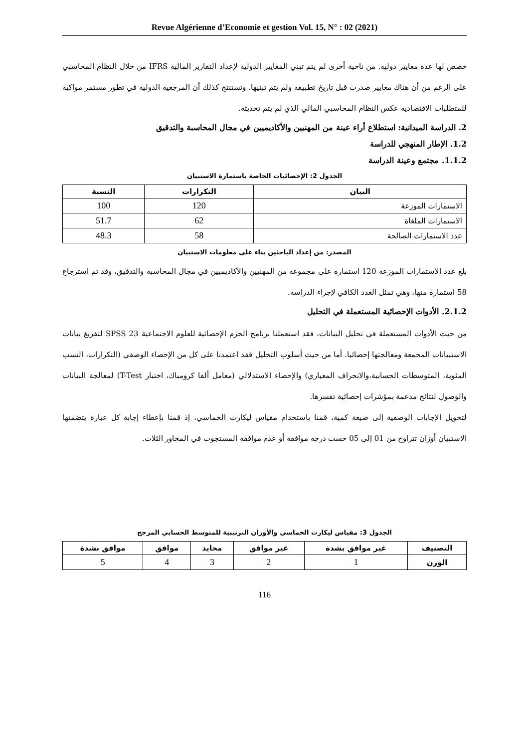Revue Algérienne d’Economie et gestion Vol. 15, N° : 02 (2021)
خصص لها عدة معايير دولية. من ناحية أخرى لم يتم تبني المعايير الدولية لإعداد التقارير المالية IFRS من خلال النظام المحاسبي على الرغم من أن هناك معايير صدرت قبل تاريخ تطبيقه ولم يتم تبنيها. ونستنتج كذلك أن المرجعية الدولية في تطور مستمر مواكبة للمتطلبات الاقتصادية عكس النظام المحاسبي المالي الذي لم يتم تحديثه.
2. الدراسة الميدانية: استطلاع أراء عينة من المهنيين والأكاديميين في مجال المحاسبة والتدقيق
1.2. الإطار المنهجي للدراسة
1.1.2. مجتمع وعينة الدراسة
الجدول 2: الإحصائيات الخاصة باستمارة الاستبيان
| البيان | التكرارات | النسبة |
| --- | --- | --- |
| الاستمارات الموزعة | 120 | 100 |
| الاستمارات الملغاة | 62 | 51.7 |
| عدد الاستمارات الصالحة | 58 | 48.3 |
المصدر: من إعداد الباحثين بناء على معلومات الاستبيان
بلغ عدد الاستمارات الموزعة 120 استمارة على مجموعة من المهنيين والأكاديميين في مجال المحاسبة والتدقيق، وقد تم استرجاع 58 استمارة منها، وهي تمثل العدد الكافي لإجراء الدراسة.
2.1.2. الأدوات الإحصائية المستعملة في التحليل
من حيث الأدوات المستعملة في تحليل البيانات، فقد استعملنا برنامج الحزم الإحصائية للعلوم الاجتماعية SPSS 23 لتفريغ بيانات الاستبيانات المجمعة ومعالجتها إحصائيا. أما من حيث أسلوب التحليل فقد اعتمدنا على كل من الإحصاء الوصفي (التكرارات، النسب المئوية، المتوسطات الحسابية،والانحراف المعياري) والإحصاء الاستدلالي (معامل ألفا كرومباك، اختبار T-Test) لمعالجة البيانات والوصول لنتائج مدعمة بمؤشرات إحصائية تفسرها.
لتحويل الإجابات الوصفية إلى صيغة كمية، قمنا باستخدام مقياس ليكارت الخماسي، إذ قمنا بإعطاء إجابة كل عبارة يتضمنها الاستبيان أوزان تتراوح من 01 إلى 05 حسب درجة موافقة أو عدم موافقة المستجوب في المحاور الثلاث.
الجدول 3: مقياس ليكارت الخماسي والأوزان الترتيبية للمتوسط الحسابي المرجح
| التصنيف | غير موافق بشدة | غير موافق | محايد | موافق | موافق بشدة |
| --- | --- | --- | --- | --- | --- |
| الوزن | 1 | 2 | 3 | 4 | 5 |
116